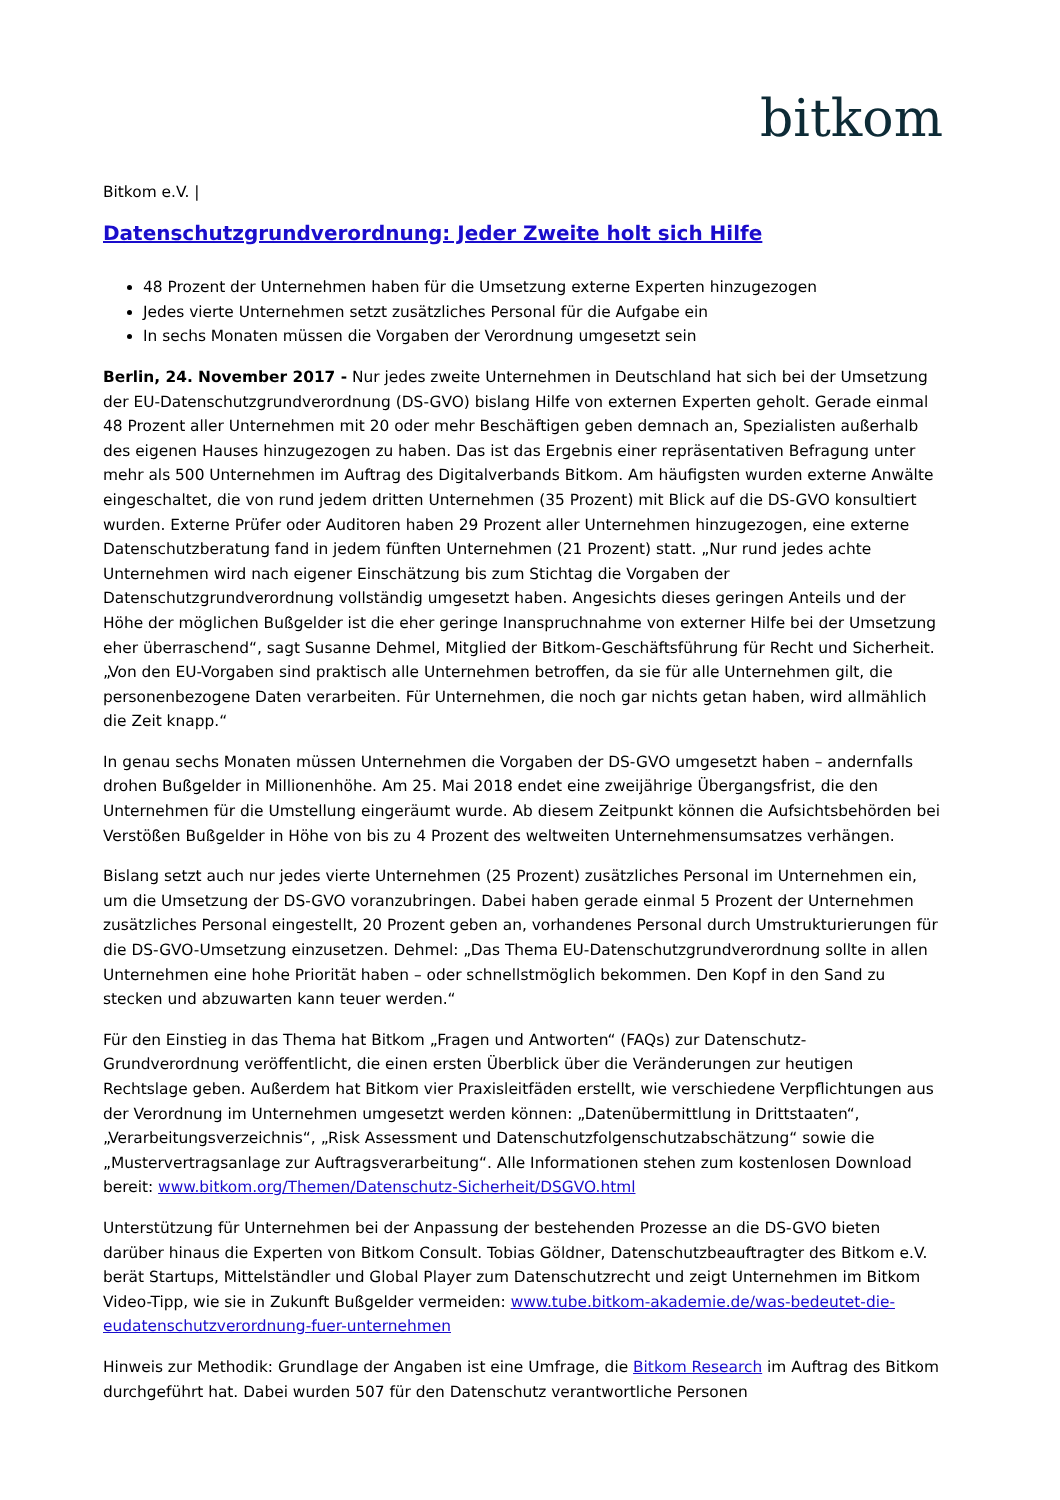bitkom
Bitkom e.V. |
Datenschutzgrundverordnung: Jeder Zweite holt sich Hilfe
48 Prozent der Unternehmen haben für die Umsetzung externe Experten hinzugezogen
Jedes vierte Unternehmen setzt zusätzliches Personal für die Aufgabe ein
In sechs Monaten müssen die Vorgaben der Verordnung umgesetzt sein
Berlin, 24. November 2017 - Nur jedes zweite Unternehmen in Deutschland hat sich bei der Umsetzung der EU-Datenschutzgrundverordnung (DS-GVO) bislang Hilfe von externen Experten geholt. Gerade einmal 48 Prozent aller Unternehmen mit 20 oder mehr Beschäftigen geben demnach an, Spezialisten außerhalb des eigenen Hauses hinzugezogen zu haben. Das ist das Ergebnis einer repräsentativen Befragung unter mehr als 500 Unternehmen im Auftrag des Digitalverbands Bitkom. Am häufigsten wurden externe Anwälte eingeschaltet, die von rund jedem dritten Unternehmen (35 Prozent) mit Blick auf die DS-GVO konsultiert wurden. Externe Prüfer oder Auditoren haben 29 Prozent aller Unternehmen hinzugezogen, eine externe Datenschutzberatung fand in jedem fünften Unternehmen (21 Prozent) statt. „Nur rund jedes achte Unternehmen wird nach eigener Einschätzung bis zum Stichtag die Vorgaben der Datenschutzgrundverordnung vollständig umgesetzt haben. Angesichts dieses geringen Anteils und der Höhe der möglichen Bußgelder ist die eher geringe Inanspruchnahme von externer Hilfe bei der Umsetzung eher überraschend“, sagt Susanne Dehmel, Mitglied der Bitkom-Geschäftsführung für Recht und Sicherheit. „Von den EU-Vorgaben sind praktisch alle Unternehmen betroffen, da sie für alle Unternehmen gilt, die personenbezogene Daten verarbeiten. Für Unternehmen, die noch gar nichts getan haben, wird allmählich die Zeit knapp.“
In genau sechs Monaten müssen Unternehmen die Vorgaben der DS-GVO umgesetzt haben – andernfalls drohen Bußgelder in Millionenhöhe. Am 25. Mai 2018 endet eine zweijährige Übergangsfrist, die den Unternehmen für die Umstellung eingeräumt wurde. Ab diesem Zeitpunkt können die Aufsichtsbehörden bei Verstößen Bußgelder in Höhe von bis zu 4 Prozent des weltweiten Unternehmensumsatzes verhängen.
Bislang setzt auch nur jedes vierte Unternehmen (25 Prozent) zusätzliches Personal im Unternehmen ein, um die Umsetzung der DS-GVO voranzubringen. Dabei haben gerade einmal 5 Prozent der Unternehmen zusätzliches Personal eingestellt, 20 Prozent geben an, vorhandenes Personal durch Umstrukturierungen für die DS-GVO-Umsetzung einzusetzen. Dehmel: „Das Thema EU-Datenschutzgrundverordnung sollte in allen Unternehmen eine hohe Priorität haben – oder schnellstmöglich bekommen. Den Kopf in den Sand zu stecken und abzuwarten kann teuer werden.“
Für den Einstieg in das Thema hat Bitkom „Fragen und Antworten“ (FAQs) zur Datenschutz-Grundverordnung veröffentlicht, die einen ersten Überblick über die Veränderungen zur heutigen Rechtslage geben. Außerdem hat Bitkom vier Praxisleitfäden erstellt, wie verschiedene Verpflichtungen aus der Verordnung im Unternehmen umgesetzt werden können: „Datenübermittlung in Drittstaaten“, „Verarbeitungsverzeichnis“, „Risk Assessment und Datenschutzfolgenschutzabschätzung“ sowie die „Mustervertragsanlage zur Auftragsverarbeitung“. Alle Informationen stehen zum kostenlosen Download bereit: www.bitkom.org/Themen/Datenschutz-Sicherheit/DSGVO.html
Unterstützung für Unternehmen bei der Anpassung der bestehenden Prozesse an die DS-GVO bieten darüber hinaus die Experten von Bitkom Consult. Tobias Göldner, Datenschutzbeauftragter des Bitkom e.V. berät Startups, Mittelständler und Global Player zum Datenschutzrecht und zeigt Unternehmen im Bitkom Video-Tipp, wie sie in Zukunft Bußgelder vermeiden: www.tube.bitkom-akademie.de/was-bedeutet-die-eudatenschutzverordnung-fuer-unternehmen
Hinweis zur Methodik: Grundlage der Angaben ist eine Umfrage, die Bitkom Research im Auftrag des Bitkom durchgeführt hat. Dabei wurden 507 für den Datenschutz verantwortliche Personen